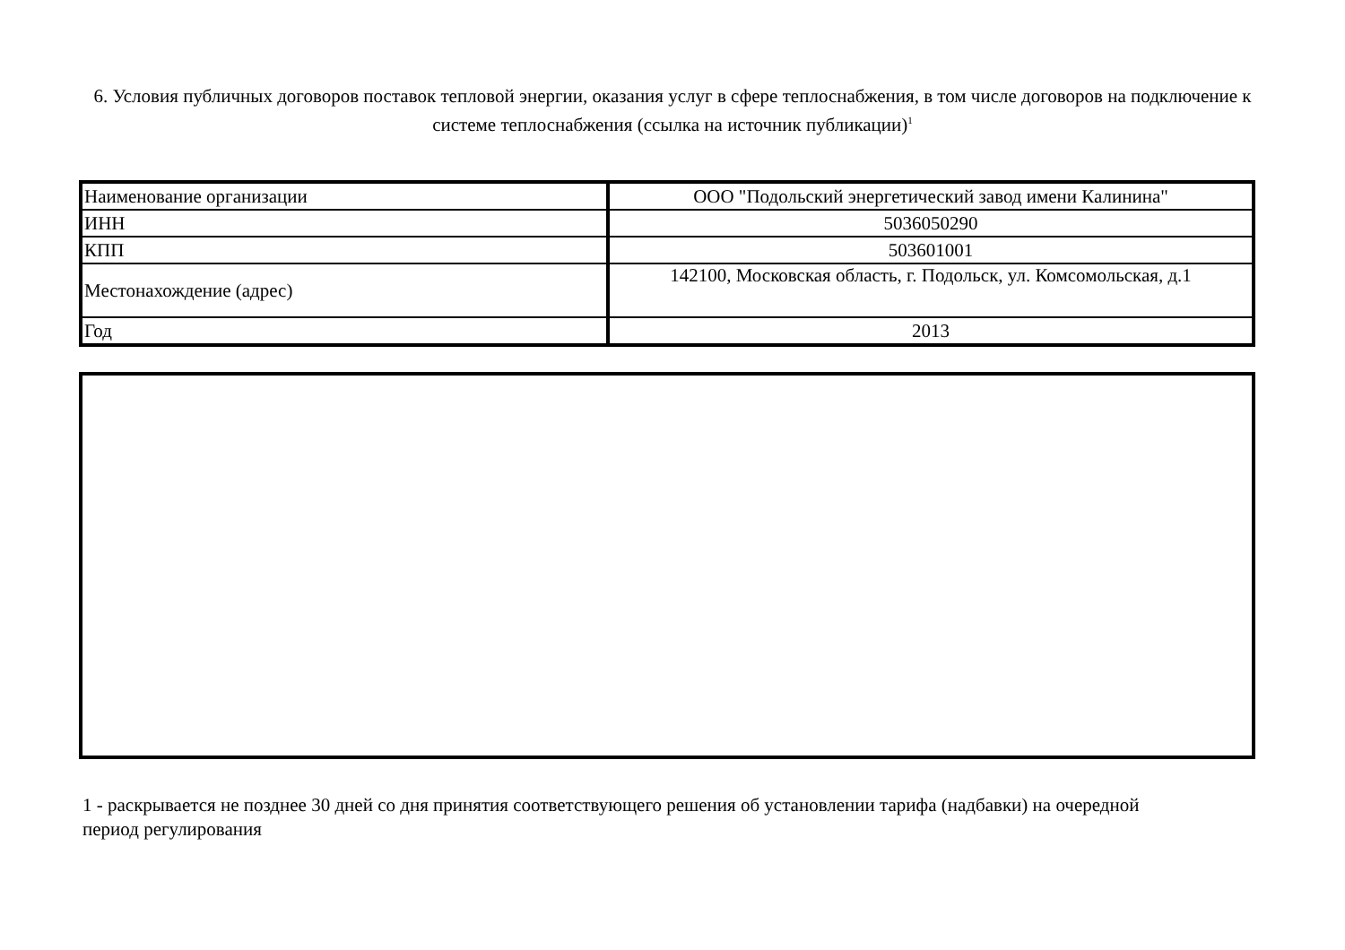6. Условия публичных договоров поставок тепловой энергии, оказания услуг в сфере теплоснабжения, в том числе договоров на подключение к системе теплоснабжения (ссылка на источник публикации)<sup>1</sup>
| Наименование организации | ООО "Подольский энергетический завод имени Калинина" |
| ИНН | 5036050290 |
| КПП | 503601001 |
| Местонахождение (адрес) | 142100, Московская область, г. Подольск, ул. Комсомольская, д.1 |
| Год | 2013 |
1 - раскрывается не позднее 30 дней со дня принятия соответствующего решения об установлении тарифа (надбавки) на очередной период регулирования